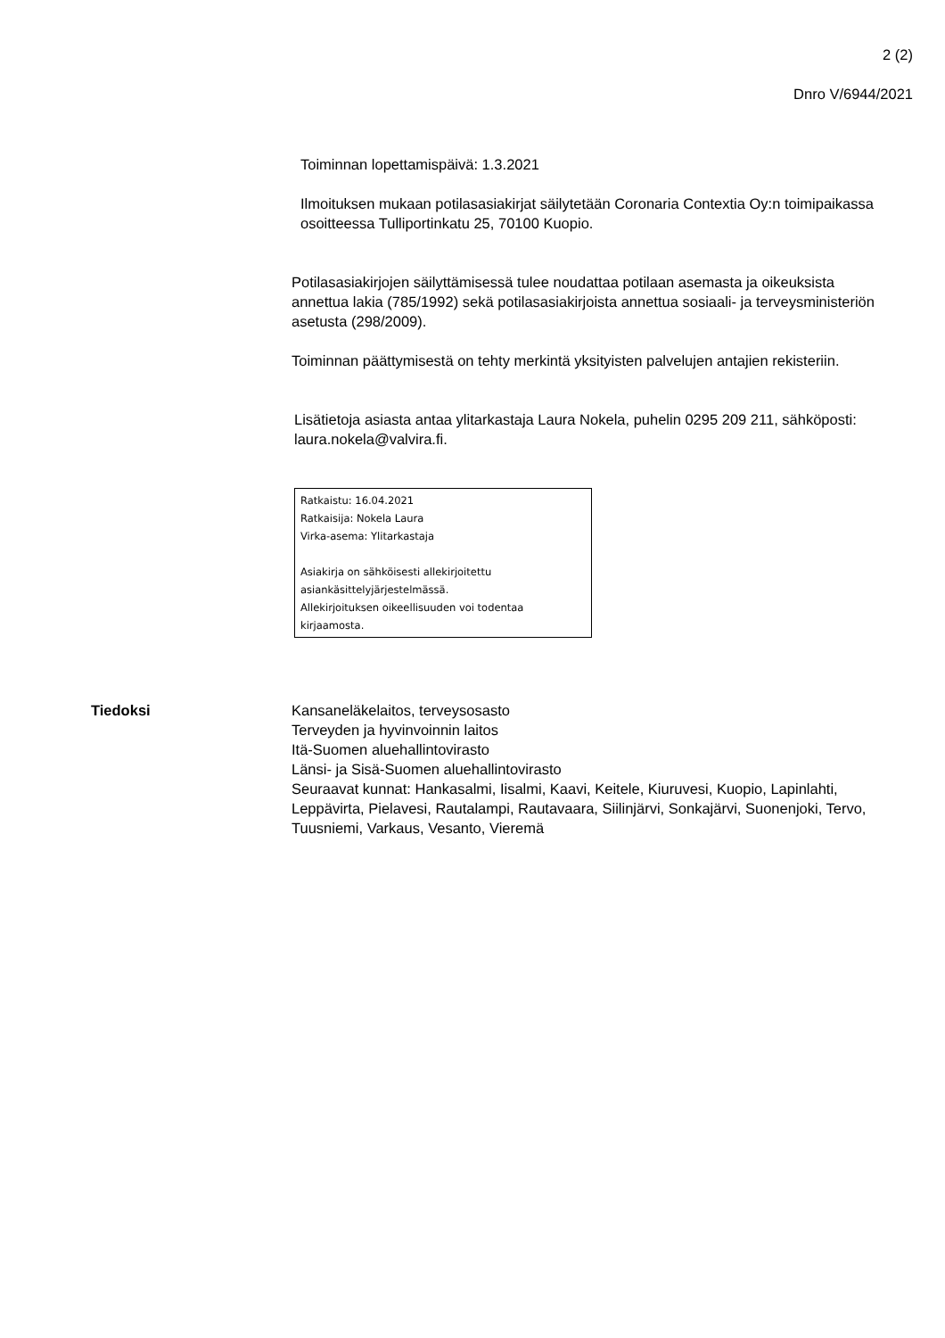2 (2)
Dnro V/6944/2021
Toiminnan lopettamispäivä: 1.3.2021
Ilmoituksen mukaan potilasasiakirjat säilytetään Coronaria Contextia Oy:n toimipaikassa osoitteessa Tulliportinkatu 25, 70100 Kuopio.
Potilasasiakirjojen säilyttämisessä tulee noudattaa potilaan asemasta ja oikeuksista annettua lakia (785/1992) sekä potilasasiakirjoista annettua sosiaali- ja terveysministeriön asetusta (298/2009).
Toiminnan päättymisestä on tehty merkintä yksityisten palvelujen antajien rekisteriin.
Lisätietoja asiasta antaa ylitarkastaja Laura Nokela, puhelin 0295 209 211, sähköposti: laura.nokela@valvira.fi.
Ratkaistu: 16.04.2021
Ratkaisija: Nokela Laura
Virka-asema: Ylitarkastaja
Asiakirja on sähköisesti allekirjoitettu asiankäsittelyjärjestelmässä.
Allekirjoituksen oikeellisuuden voi todentaa kirjaamosta.
Tiedoksi Kansaneläkelaitos, terveysosasto
Terveyden ja hyvinvoinnin laitos
Itä-Suomen aluehallintovirasto
Länsi- ja Sisä-Suomen aluehallintovirasto
Seuraavat kunnat: Hankasalmi, Iisalmi, Kaavi, Keitele, Kiuruvesi, Kuopio, Lapinlahti, Leppävirta, Pielavesi, Rautalampi, Rautavaara, Siilinjärvi, Sonkajärvi, Suonenjoki, Tervo, Tuusniemi, Varkaus, Vesanto, Vieremä